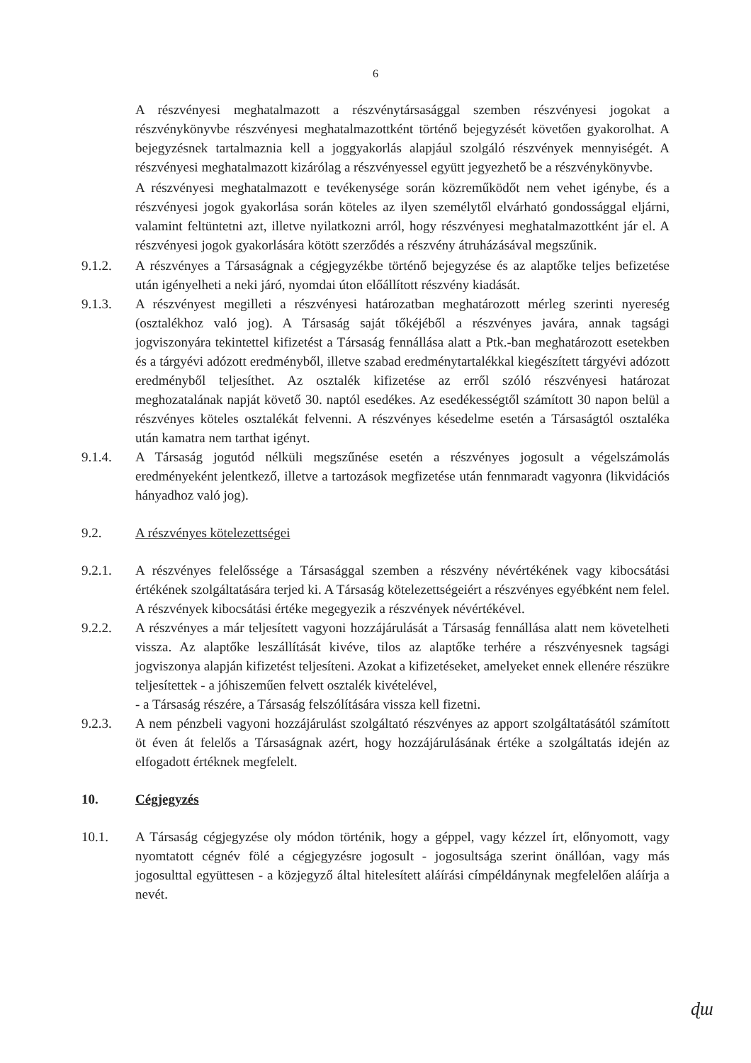6
A részvényesi meghatalmazott a részvénytársasággal szemben részvényesi jogokat a részvénykönyvbe részvényesi meghatalmazottként történő bejegyzését követően gyakorolhat. A bejegyzésnek tartalmaznia kell a joggyakorlás alapjául szolgáló részvények mennyiségét. A részvényesi meghatalmazott kizárólag a részvényessel együtt jegyezhető be a részvénykönyvbe.
A részvényesi meghatalmazott e tevékenysége során közreműködőt nem vehet igénybe, és a részvényesi jogok gyakorlása során köteles az ilyen személytől elvárható gondossággal eljárni, valamint feltüntetni azt, illetve nyilatkozni arról, hogy részvényesi meghatalmazottként jár el. A részvényesi jogok gyakorlására kötött szerződés a részvény átruházásával megszűnik.
9.1.2. A részvényes a Társaságnak a cégjegyzékbe történő bejegyzése és az alaptőke teljes befizetése után igényelheti a neki járó, nyomdai úton előállított részvény kiadását.
9.1.3. A részvényest megilleti a részvényesi határozatban meghatározott mérleg szerinti nyereség (osztalékhoz való jog). A Társaság saját tőkéjéből a részvényes javára, annak tagsági jogviszonyára tekintettel kifizetést a Társaság fennállása alatt a Ptk.-ban meghatározott esetekben és a tárgyévi adózott eredményből, illetve szabad eredménytartalékkal kiegészített tárgyévi adózott eredményből teljesíthet. Az osztalék kifizetése az erről szóló részvényesi határozat meghozatalának napját követő 30. naptól esedékes. Az esedékességtől számított 30 napon belül a részvényes köteles osztalékát felvenni. A részvényes késedelme esetén a Társaságtól osztaléka után kamatra nem tarthat igényt.
9.1.4. A Társaság jogutód nélküli megszűnése esetén a részvényes jogosult a végelszámolás eredményeként jelentkező, illetve a tartozások megfizetése után fennmaradt vagyonra (likvidációs hányadhoz való jog).
9.2. A részvényes kötelezettségei
9.2.1. A részvényes felelőssége a Társasággal szemben a részvény névértékének vagy kibocsátási értékének szolgáltatására terjed ki. A Társaság kötelezettségeiért a részvényes egyébként nem felel. A részvények kibocsátási értéke megegyezik a részvények névértékével.
9.2.2. A részvényes a már teljesített vagyoni hozzájárulását a Társaság fennállása alatt nem követelheti vissza. Az alaptőke leszállítását kivéve, tilos az alaptőke terhére a részvényesnek tagsági jogviszonya alapján kifizetést teljesíteni. Azokat a kifizetéseket, amelyeket ennek ellenére részükre teljesítettek - a jóhiszeműen felvett osztalék kivételével,
- a Társaság részére, a Társaság felszólítására vissza kell fizetni.
9.2.3. A nem pénzbeli vagyoni hozzájárulást szolgáltató részvényes az apport szolgáltatásától számított öt éven át felelős a Társaságnak azért, hogy hozzájárulásának értéke a szolgáltatás idején az elfogadott értéknek megfelelt.
10. Cégjegyzés
10.1. A Társaság cégjegyzése oly módon történik, hogy a géppel, vagy kézzel írt, előnyomott, vagy nyomtatott cégnév fölé a cégjegyzésre jogosult - jogosultsága szerint önállóan, vagy más jogosulttal együttesen - a közjegyző által hitelesített aláírási címpéldánynak megfelelően aláírja a nevét.
ɖɯ